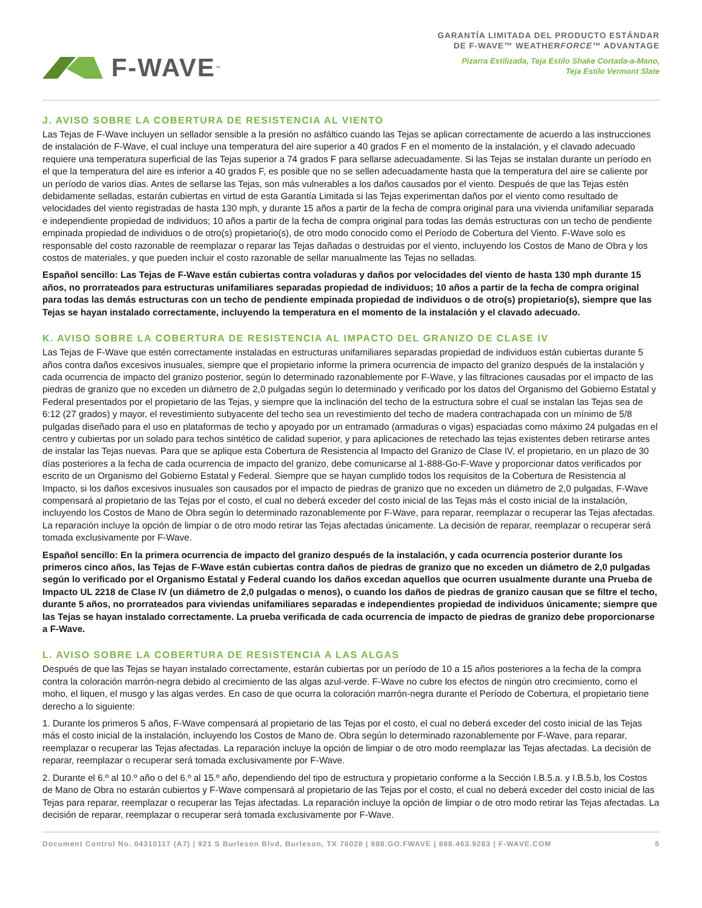F-WAVE<sup>™</sup>
GARANTÍA LIMITADA DEL PRODUCTO ESTÁNDAR
DE F-WAVE™ WEATHERFORCE™ ADVANTAGE
Pizarra Estilizada, Teja Estilo Shake Cortada-a-Mano,
Teja Estilo Vermont Slate
J. AVISO SOBRE LA COBERTURA DE RESISTENCIA AL VIENTO
Las Tejas de F-Wave incluyen un sellador sensible a la presión no asfáltico cuando las Tejas se aplican correctamente de acuerdo a las instrucciones de instalación de F-Wave, el cual incluye una temperatura del aire superior a 40 grados F en el momento de la instalación, y el clavado adecuado requiere una temperatura superficial de las Tejas superior a 74 grados F para sellarse adecuadamente. Si las Tejas se instalan durante un período en el que la temperatura del aire es inferior a 40 grados F, es posible que no se sellen adecuadamente hasta que la temperatura del aire se caliente por un período de varios días. Antes de sellarse las Tejas, son más vulnerables a los daños causados por el viento. Después de que las Tejas estén debidamente selladas, estarán cubiertas en virtud de esta Garantía Limitada si las Tejas experimentan daños por el viento como resultado de velocidades del viento registradas de hasta 130 mph, y durante 15 años a partir de la fecha de compra original para una vivienda unifamiliar separada e independiente propiedad de individuos; 10 años a partir de la fecha de compra original para todas las demás estructuras con un techo de pendiente empinada propiedad de individuos o de otro(s) propietario(s), de otro modo conocido como el Período de Cobertura del Viento. F-Wave solo es responsable del costo razonable de reemplazar o reparar las Tejas dañadas o destruidas por el viento, incluyendo los Costos de Mano de Obra y los costos de materiales, y que pueden incluir el costo razonable de sellar manualmente las Tejas no selladas.
Español sencillo: Las Tejas de F-Wave están cubiertas contra voladuras y daños por velocidades del viento de hasta 130 mph durante 15 años, no prorrateados para estructuras unifamiliares separadas propiedad de individuos; 10 años a partir de la fecha de compra original para todas las demás estructuras con un techo de pendiente empinada propiedad de individuos o de otro(s) propietario(s), siempre que las Tejas se hayan instalado correctamente, incluyendo la temperatura en el momento de la instalación y el clavado adecuado.
K. AVISO SOBRE LA COBERTURA DE RESISTENCIA AL IMPACTO DEL GRANIZO DE CLASE IV
Las Tejas de F-Wave que estén correctamente instaladas en estructuras unifamiliares separadas propiedad de individuos están cubiertas durante 5 años contra daños excesivos inusuales, siempre que el propietario informe la primera ocurrencia de impacto del granizo después de la instalación y cada ocurrencia de impacto del granizo posterior, según lo determinado razonablemente por F-Wave, y las filtraciones causadas por el impacto de las piedras de granizo que no exceden un diámetro de 2,0 pulgadas según lo determinado y verificado por los datos del Organismo del Gobierno Estatal y Federal presentados por el propietario de las Tejas, y siempre que la inclinación del techo de la estructura sobre el cual se instalan las Tejas sea de 6:12 (27 grados) y mayor, el revestimiento subyacente del techo sea un revestimiento del techo de madera contrachapada con un mínimo de 5/8 pulgadas diseñado para el uso en plataformas de techo y apoyado por un entramado (armaduras o vigas) espaciadas como máximo 24 pulgadas en el centro y cubiertas por un solado para techos sintético de calidad superior, y para aplicaciones de retechado las tejas existentes deben retirarse antes de instalar las Tejas nuevas. Para que se aplique esta Cobertura de Resistencia al Impacto del Granizo de Clase IV, el propietario, en un plazo de 30 días posteriores a la fecha de cada ocurrencia de impacto del granizo, debe comunicarse al 1-888-Go-F-Wave y proporcionar datos verificados por escrito de un Organismo del Gobierno Estatal y Federal. Siempre que se hayan cumplido todos los requisitos de la Cobertura de Resistencia al Impacto, si los daños excesivos inusuales son causados por el impacto de piedras de granizo que no exceden un diámetro de 2,0 pulgadas, F-Wave compensará al propietario de las Tejas por el costo, el cual no deberá exceder del costo inicial de las Tejas más el costo inicial de la instalación, incluyendo los Costos de Mano de Obra según lo determinado razonablemente por F-Wave, para reparar, reemplazar o recuperar las Tejas afectadas. La reparación incluye la opción de limpiar o de otro modo retirar las Tejas afectadas únicamente. La decisión de reparar, reemplazar o recuperar será tomada exclusivamente por F-Wave.
Español sencillo: En la primera ocurrencia de impacto del granizo después de la instalación, y cada ocurrencia posterior durante los primeros cinco años, las Tejas de F-Wave están cubiertas contra daños de piedras de granizo que no exceden un diámetro de 2,0 pulgadas según lo verificado por el Organismo Estatal y Federal cuando los daños excedan aquellos que ocurren usualmente durante una Prueba de Impacto UL 2218 de Clase IV (un diámetro de 2,0 pulgadas o menos), o cuando los daños de piedras de granizo causan que se filtre el techo, durante 5 años, no prorrateados para viviendas unifamiliares separadas e independientes propiedad de individuos únicamente; siempre que las Tejas se hayan instalado correctamente. La prueba verificada de cada ocurrencia de impacto de piedras de granizo debe proporcionarse a F-Wave.
L. AVISO SOBRE LA COBERTURA DE RESISTENCIA A LAS ALGAS
Después de que las Tejas se hayan instalado correctamente, estarán cubiertas por un período de 10 a 15 años posteriores a la fecha de la compra contra la coloración marrón-negra debido al crecimiento de las algas azul-verde. F-Wave no cubre los efectos de ningún otro crecimiento, como el moho, el liquen, el musgo y las algas verdes. En caso de que ocurra la coloración marrón-negra durante el Período de Cobertura, el propietario tiene derecho a lo siguiente:
1. Durante los primeros 5 años, F-Wave compensará al propietario de las Tejas por el costo, el cual no deberá exceder del costo inicial de las Tejas más el costo inicial de la instalación, incluyendo los Costos de Mano de. Obra según lo determinado razonablemente por F-Wave, para reparar, reemplazar o recuperar las Tejas afectadas. La reparación incluye la opción de limpiar o de otro modo reemplazar las Tejas afectadas. La decisión de reparar, reemplazar o recuperar será tomada exclusivamente por F-Wave.
2. Durante el 6.º al 10.º año o del 6.º al 15.º año, dependiendo del tipo de estructura y propietario conforme a la Sección I.B.5.a. y I.B.5.b, los Costos de Mano de Obra no estarán cubiertos y F-Wave compensará al propietario de las Tejas por el costo, el cual no deberá exceder del costo inicial de las Tejas para reparar, reemplazar o recuperar las Tejas afectadas. La reparación incluye la opción de limpiar o de otro modo retirar las Tejas afectadas. La decisión de reparar, reemplazar o recuperar será tomada exclusivamente por F-Wave.
Document Control No. 04310117 (A7) | 921 S Burleson Blvd, Burleson, TX 76028 | 888.GO.FWAVE | 888.463.9283 | F-WAVE.COM 5